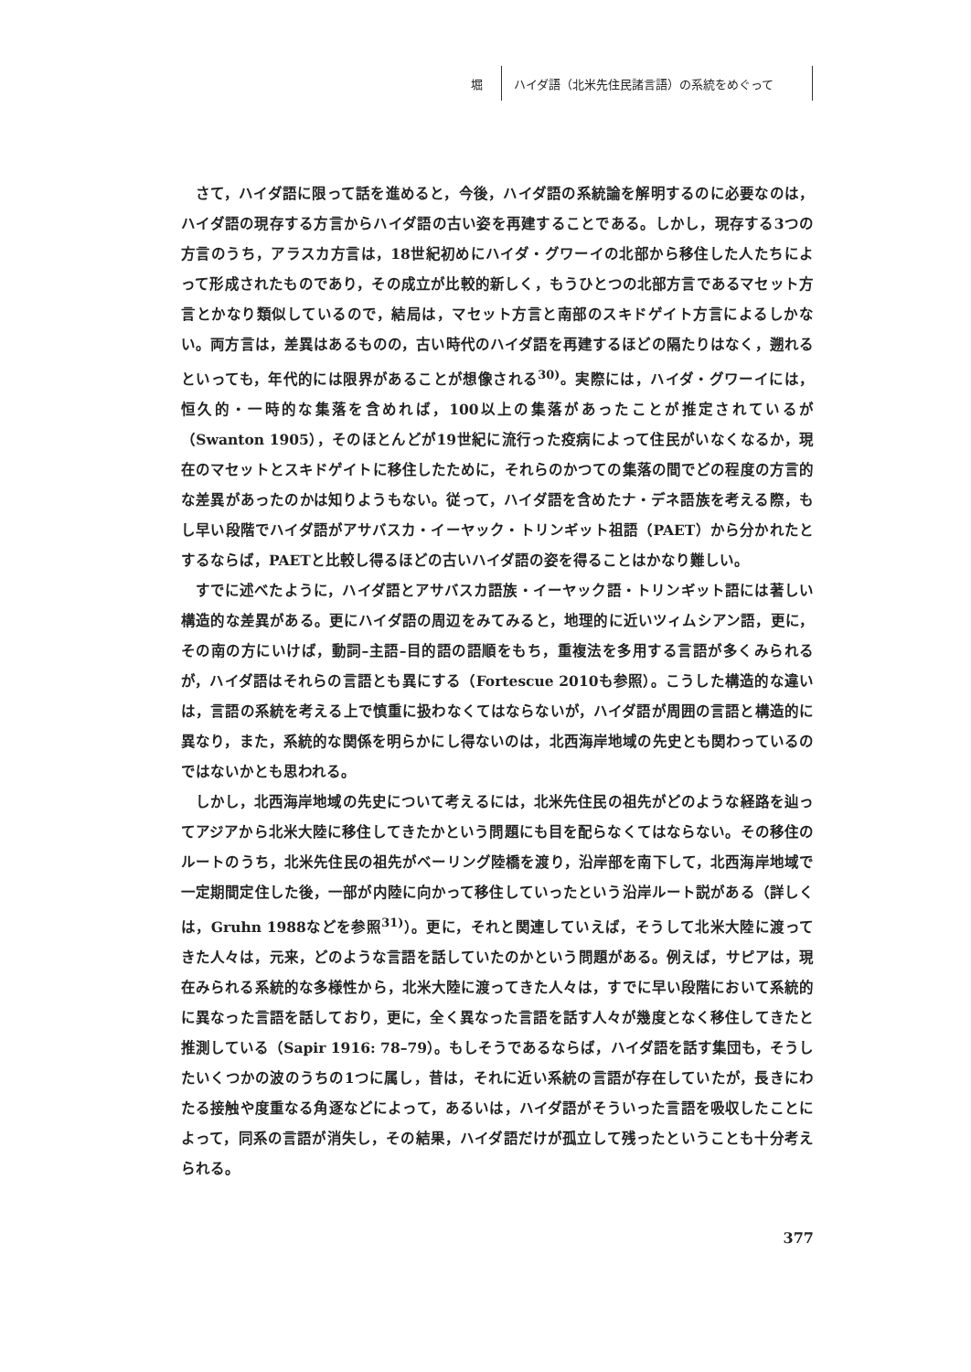堀
ハイダ語（北米先住民諸言語）の系統をめぐって
さて，ハイダ語に限って話を進めると，今後，ハイダ語の系統論を解明するのに必要なのは，ハイダ語の現存する方言からハイダ語の古い姿を再建することである。しかし，現存する3つの方言のうち，アラスカ方言は，18世紀初めにハイダ・グワーイの北部から移住した人たちによって形成されたものであり，その成立が比較的新しく，もうひとつの北部方言であるマセット方言とかなり類似しているので，結局は，マセット方言と南部のスキドゲイト方言によるしかない。両方言は，差異はあるものの，古い時代のハイダ語を再建するほどの隔たりはなく，遡れるといっても，年代的には限界があることが想像される<sup>30)</sup>。実際には，ハイダ・グワーイには，恒久的・一時的な集落を含めれば，100以上の集落があったことが推定されているが（Swanton 1905），そのほとんどが19世紀に流行った疫病によって住民がいなくなるか，現在のマセットとスキドゲイトに移住したために，それらのかつての集落の間でどの程度の方言的な差異があったのかは知りようもない。従って，ハイダ語を含めたナ・デネ語族を考える際，もし早い段階でハイダ語がアサバスカ・イーヤック・トリンギット祖語（PAET）から分かれたとするならば，PAETと比較し得るほどの古いハイダ語の姿を得ることはかなり難しい。
すでに述べたように，ハイダ語とアサバスカ語族・イーヤック語・トリンギット語には著しい構造的な差異がある。更にハイダ語の周辺をみてみると，地理的に近いツィムシアン語，更に，その南の方にいけば，動詞–主語–目的語の語順をもち，重複法を多用する言語が多くみられるが，ハイダ語はそれらの言語とも異にする（Fortescue 2010も参照）。こうした構造的な違いは，言語の系統を考える上で慎重に扱わなくてはならないが，ハイダ語が周囲の言語と構造的に異なり，また，系統的な関係を明らかにし得ないのは，北西海岸地域の先史とも関わっているのではないかとも思われる。
しかし，北西海岸地域の先史について考えるには，北米先住民の祖先がどのような経路を辿ってアジアから北米大陸に移住してきたかという問題にも目を配らなくてはならない。その移住のルートのうち，北米先住民の祖先がベーリング陸橋を渡り，沿岸部を南下して，北西海岸地域で一定期間定住した後，一部が内陸に向かって移住していったという沿岸ルート説がある（詳しくは，Gruhn 1988などを参照<sup>31)</sup>）。更に，それと関連していえば，そうして北米大陸に渡ってきた人々は，元来，どのような言語を話していたのかという問題がある。例えば，サピアは，現在みられる系統的な多様性から，北米大陸に渡ってきた人々は，すでに早い段階において系統的に異なった言語を話しており，更に，全く異なった言語を話す人々が幾度となく移住してきたと推測している（Sapir 1916: 78–79）。もしそうであるならば，ハイダ語を話す集団も，そうしたいくつかの波のうちの1つに属し，昔は，それに近い系統の言語が存在していたが，長きにわたる接触や度重なる角逐などによって，あるいは，ハイダ語がそういった言語を吸収したことによって，同系の言語が消失し，その結果，ハイダ語だけが孤立して残ったということも十分考えられる。
377